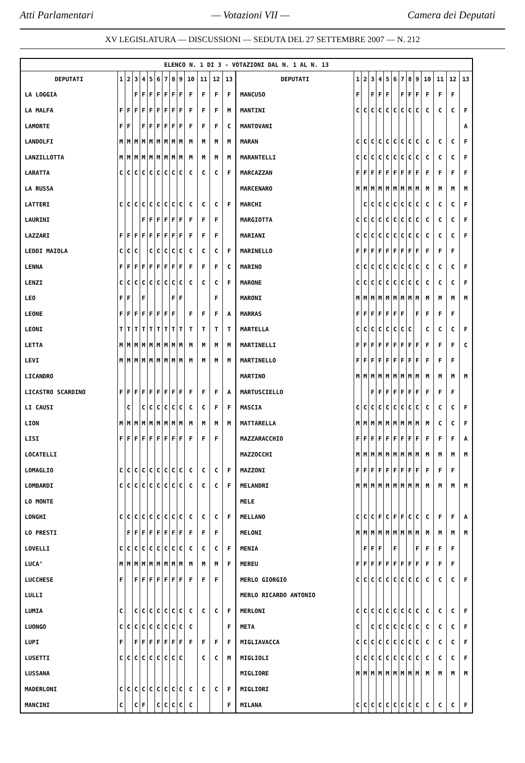Atti Parlamentari — Votazioni VII — Camera dei Deputati
XV LEGISLATURA — DISCUSSIONI — SEDUTA DEL 27 SETTEMBRE 2007 — N. 212
| ELENCO N. 1 DI 3 - VOTAZIONI DAL N. 1 AL N. 13 | | | | | | | | | | | | | | | | | | | | | | | | | | | |
| --- | --- | --- | --- | --- | --- | --- | --- | --- | --- | --- | --- | --- | --- | --- | --- | --- | --- | --- | --- | --- | --- | --- | --- | --- | --- | --- | --- |
| DEPUTATI | 1 | 2 | 3 | 4 | 5 | 6 | 7 | 8 | 9 | 10 | 11 | 12 | 13 | DEPUTATI | 1 | 2 | 3 | 4 | 5 | 6 | 7 | 8 | 9 | 10 | 11 | 12 | 13 |
| LA LOGGIA | | | F | F | F | F | F | F | F | F | F | F | F | MANCUSO | F | | F | F | F | | F | F | F | F | F | F | |
| LA MALFA | F | F | F | F | F | F | F | F | F | F | F | F | M | MANTINI | C | C | C | C | C | C | C | C | C | C | C | C | F |
| LAMORTE | F | F | | F | F | F | F | F | F | F | F | F | C | MANTOVANI | | | | | | | | | | | | | A |
| LANDOLFI | M | M | M | M | M | M | M | M | M | M | M | M | M | MARAN | C | C | C | C | C | C | C | C | C | C | C | C | F |
| LANZILLOTTA | M | M | M | M | M | M | M | M | M | M | M | M | M | MARANTELLI | C | C | C | C | C | C | C | C | C | C | C | C | F |
| LARATTA | C | C | C | C | C | C | C | C | C | C | C | C | F | MARCAZZAN | F | F | F | F | F | F | F | F | F | F | F | F | F |
| LA RUSSA | | | | | | | | | | | | | | MARCENARO | M | M | M | M | M | M | M | M | M | M | M | M | M |
| LATTERI | C | C | C | C | C | C | C | C | C | C | C | C | F | MARCHI | | C | C | C | C | C | C | C | C | C | C | C | F |
| LAURINI | | | | F | F | F | F | F | F | F | F | F | | MARGIOTTA | C | C | C | C | C | C | C | C | C | C | C | C | F |
| LAZZARI | F | F | F | F | F | F | F | F | F | F | F | F | | MARIANI | C | C | C | C | C | C | C | C | C | C | C | C | F |
| LEDDI MAIOLA | C | C | C | | C | C | C | C | C | C | C | C | F | MARINELLO | F | F | F | F | F | F | F | F | F | F | F | F | |
| LENNA | F | F | F | F | F | F | F | F | F | F | F | F | C | MARINO | C | C | C | C | C | C | C | C | C | C | C | C | F |
| LENZI | C | C | C | C | C | C | C | C | C | C | C | C | F | MARONE | C | C | C | C | C | C | C | C | C | C | C | C | F |
| LEO | F | F | | F | | | | F | F | | | F | | MARONI | M | M | M | M | M | M | M | M | M | M | M | M | M |
| LEONE | F | F | F | F | F | F | F | F | | F | F | F | A | MARRAS | F | F | F | F | F | F | F | | F | F | F | F | |
| LEONI | T | T | T | T | T | T | T | T | T | T | T | T | T | MARTELLA | C | C | C | C | C | C | C | C | | C | C | C | F |
| LETTA | M | M | M | M | M | M | M | M | M | M | M | M | M | MARTINELLI | F | F | F | F | F | F | F | F | F | F | F | F | C |
| LEVI | M | M | M | M | M | M | M | M | M | M | M | M | M | MARTINELLO | F | F | F | F | F | F | F | F | F | F | F | F | |
| LICANDRO | | | | | | | | | | | | | | MARTINO | M | M | M | M | M | M | M | M | M | M | M | M | M |
| LICASTRO SCARDINO | F | F | F | F | F | F | F | F | F | F | F | F | A | MARTUSCIELLO | | | F | F | F | F | F | F | F | F | F | F | |
| LI CAUSI | | C | | C | C | C | C | C | C | C | C | F | F | MASCIA | C | C | C | C | C | C | C | C | C | C | C | C | F |
| LION | M | M | M | M | M | M | M | M | M | M | M | M | M | MATTARELLA | M | M | M | M | M | M | M | M | M | M | C | C | F |
| LISI | F | F | F | F | F | F | F | F | F | F | F | F | | MAZZARACCHIO | F | F | F | F | F | F | F | F | F | F | F | F | A |
| LOCATELLI | | | | | | | | | | | | | | MAZZOCCHI | M | M | M | M | M | M | M | M | M | M | M | M | M |
| LOMAGLIO | C | C | C | C | C | C | C | C | C | C | C | C | F | MAZZONI | F | F | F | F | F | F | F | F | F | F | F | F | |
| LOMBARDI | C | C | C | C | C | C | C | C | C | C | C | C | F | MELANDRI | M | M | M | M | M | M | M | M | M | M | M | M | M |
| LO MONTE | | | | | | | | | | | | | | MELE | | | | | | | | | | | | | |
| LONGHI | C | C | C | C | C | C | C | C | C | C | C | C | F | MELLANO | C | C | C | F | C | F | F | C | C | C | F | F | A |
| LO PRESTI | | F | F | F | F | F | F | F | F | F | F | F | | MELONI | M | M | M | M | M | M | M | M | M | M | M | M | M |
| LOVELLI | C | C | C | C | C | C | C | C | C | C | C | C | F | MENIA | | F | F | F | | F | | | F | F | F | F | |
| LUCA’ | M | M | M | M | M | M | M | M | M | M | M | M | F | MEREU | F | F | F | F | F | F | F | F | F | F | F | F | |
| LUCCHESE | F | | F | F | F | F | F | F | F | F | F | F | | MERLO GIORGIO | C | C | C | C | C | C | C | C | C | C | C | C | F |
| LULLI | | | | | | | | | | | | | | MERLO RICARDO ANTONIO | | | | | | | | | | | | | |
| LUMIA | C | | C | C | C | C | C | C | C | C | C | C | F | MERLONI | C | C | C | C | C | C | C | C | C | C | C | C | F |
| LUONGO | C | C | C | C | C | C | C | C | C | C | | | F | META | C | | C | C | C | C | C | C | C | C | C | C | F |
| LUPI | F | | F | F | F | F | F | F | F | F | F | F | F | MIGLIAVACCA | C | C | C | C | C | C | C | C | C | C | C | C | F |
| LUSETTI | C | C | C | C | C | C | C | C | C | | C | C | M | MIGLIOLI | C | C | C | C | C | C | C | C | C | C | C | C | F |
| LUSSANA | | | | | | | | | | | | | | MIGLIORE | M | M | M | M | M | M | M | M | M | M | M | M | M |
| MADERLONI | C | C | C | C | C | C | C | C | C | C | C | C | F | MIGLIORI | | | | | | | | | | | | | |
| MANCINI | C | | C | F | | C | C | C | C | C | | | F | MILANA | C | C | C | C | C | C | C | C | C | C | C | C | F |